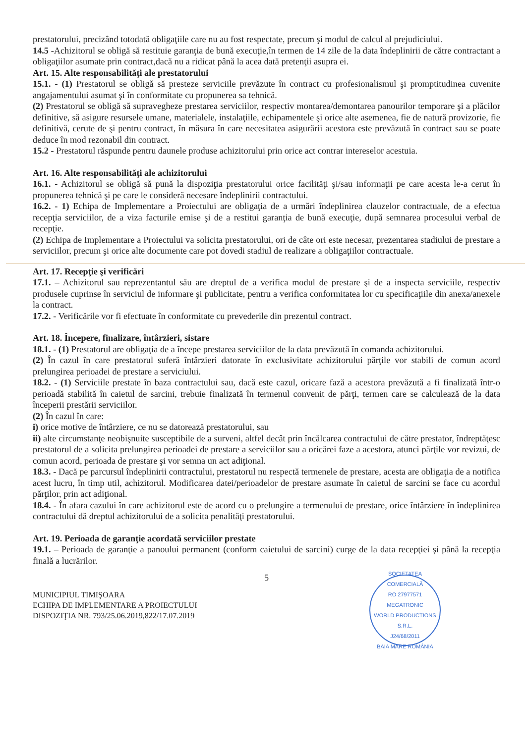prestatorului, precizând totodată obligaţiile care nu au fost respectate, precum şi modul de calcul al prejudiciului.
14.5 -Achizitorul se obligă să restituie garanţia de bună execuţie,în termen de 14 zile de la data îndeplinirii de către contractant a obligaţiilor asumate prin contract,dacă nu a ridicat până la acea dată pretenţii asupra ei.
Art. 15. Alte responsabilităţi ale prestatorului
15.1. - (1) Prestatorul se obligă să presteze serviciile prevăzute în contract cu profesionalismul şi promptitudinea cuvenite angajamentului asumat şi în conformitate cu propunerea sa tehnică.
(2) Prestatorul se obligă să supravegheze prestarea serviciilor, respectiv montarea/demontarea panourilor temporare şi a plăcilor definitive, să asigure resursele umane, materialele, instalaţiile, echipamentele şi orice alte asemenea, fie de natură provizorie, fie definitivă, cerute de şi pentru contract, în măsura în care necesitatea asigurării acestora este prevăzută în contract sau se poate deduce în mod rezonabil din contract.
15.2 - Prestatorul răspunde pentru daunele produse achizitorului prin orice act contrar intereselor acestuia.
Art. 16. Alte responsabilităţi ale achizitorului
16.1. - Achizitorul se obligă să pună la dispoziţia prestatorului orice facilităţi şi/sau informaţii pe care acesta le-a cerut în propunerea tehnică şi pe care le consideră necesare îndeplinirii contractului.
16.2. - 1) Echipa de Implementare a Proiectului are obligaţia de a urmări îndeplinirea clauzelor contractuale, de a efectua recepţia serviciilor, de a viza facturile emise şi de a restitui garanţia de bună execuţie, după semnarea procesului verbal de recepţie.
(2) Echipa de Implementare a Proiectului va solicita prestatorului, ori de câte ori este necesar, prezentarea stadiului de prestare a serviciilor, precum şi orice alte documente care pot dovedi stadiul de realizare a obligaţiilor contractuale.
Art. 17. Recepţie şi verificări
17.1. – Achizitorul sau reprezentantul său are dreptul de a verifica modul de prestare şi de a inspecta serviciile, respectiv produsele cuprinse în serviciul de informare şi publicitate, pentru a verifica conformitatea lor cu specificaţiile din anexa/anexele la contract.
17.2. - Verificările vor fi efectuate în conformitate cu prevederile din prezentul contract.
Art. 18. Începere, finalizare, întârzieri, sistare
18.1. - (1) Prestatorul are obligaţia de a începe prestarea serviciilor de la data prevăzută în comanda achizitorului.
(2) În cazul în care prestatorul suferă întârzieri datorate în exclusivitate achizitorului părţile vor stabili de comun acord prelungirea perioadei de prestare a serviciului.
18.2. - (1) Serviciile prestate în baza contractului sau, dacă este cazul, oricare fază a acestora prevăzută a fi finalizată într-o perioadă stabilită în caietul de sarcini, trebuie finalizată în termenul convenit de părţi, termen care se calculează de la data începerii prestării serviciilor.
(2) În cazul în care:
i) orice motive de întârziere, ce nu se datorează prestatorului, sau
ii) alte circumstanţe neobişnuite susceptibile de a surveni, altfel decât prin încălcarea contractului de către prestator, îndreptăţesc prestatorul de a solicita prelungirea perioadei de prestare a serviciilor sau a oricărei faze a acestora, atunci părţile vor revizui, de comun acord, perioada de prestare şi vor semna un act adiţional.
18.3. - Dacă pe parcursul îndeplinirii contractului, prestatorul nu respectă termenele de prestare, acesta are obligaţia de a notifica acest lucru, în timp util, achizitorul. Modificarea datei/perioadelor de prestare asumate în caietul de sarcini se face cu acordul părţilor, prin act adiţional.
18.4. - În afara cazului în care achizitorul este de acord cu o prelungire a termenului de prestare, orice întârziere în îndeplinirea contractului dă dreptul achizitorului de a solicita penalităţi prestatorului.
Art. 19. Perioada de garanţie acordată serviciilor prestate
19.1. – Perioada de garanţie a panoului permanent (conform caietului de sarcini) curge de la data recepţiei şi până la recepţia finală a lucrărilor.
5
MUNICIPIUL TIMIŞOARA
ECHIPA DE IMPLEMENTARE A PROIECTULUI
DISPOZIŢIA NR. 793/25.06.2019,822/17.07.2019
SOCIETATEA COMERCIALĂ
RO 27977571
MEGATRONIC
WORLD PRODUCTIONS
S.R.L.
J24/68/2011
BAIA MARE ROMÂNIA